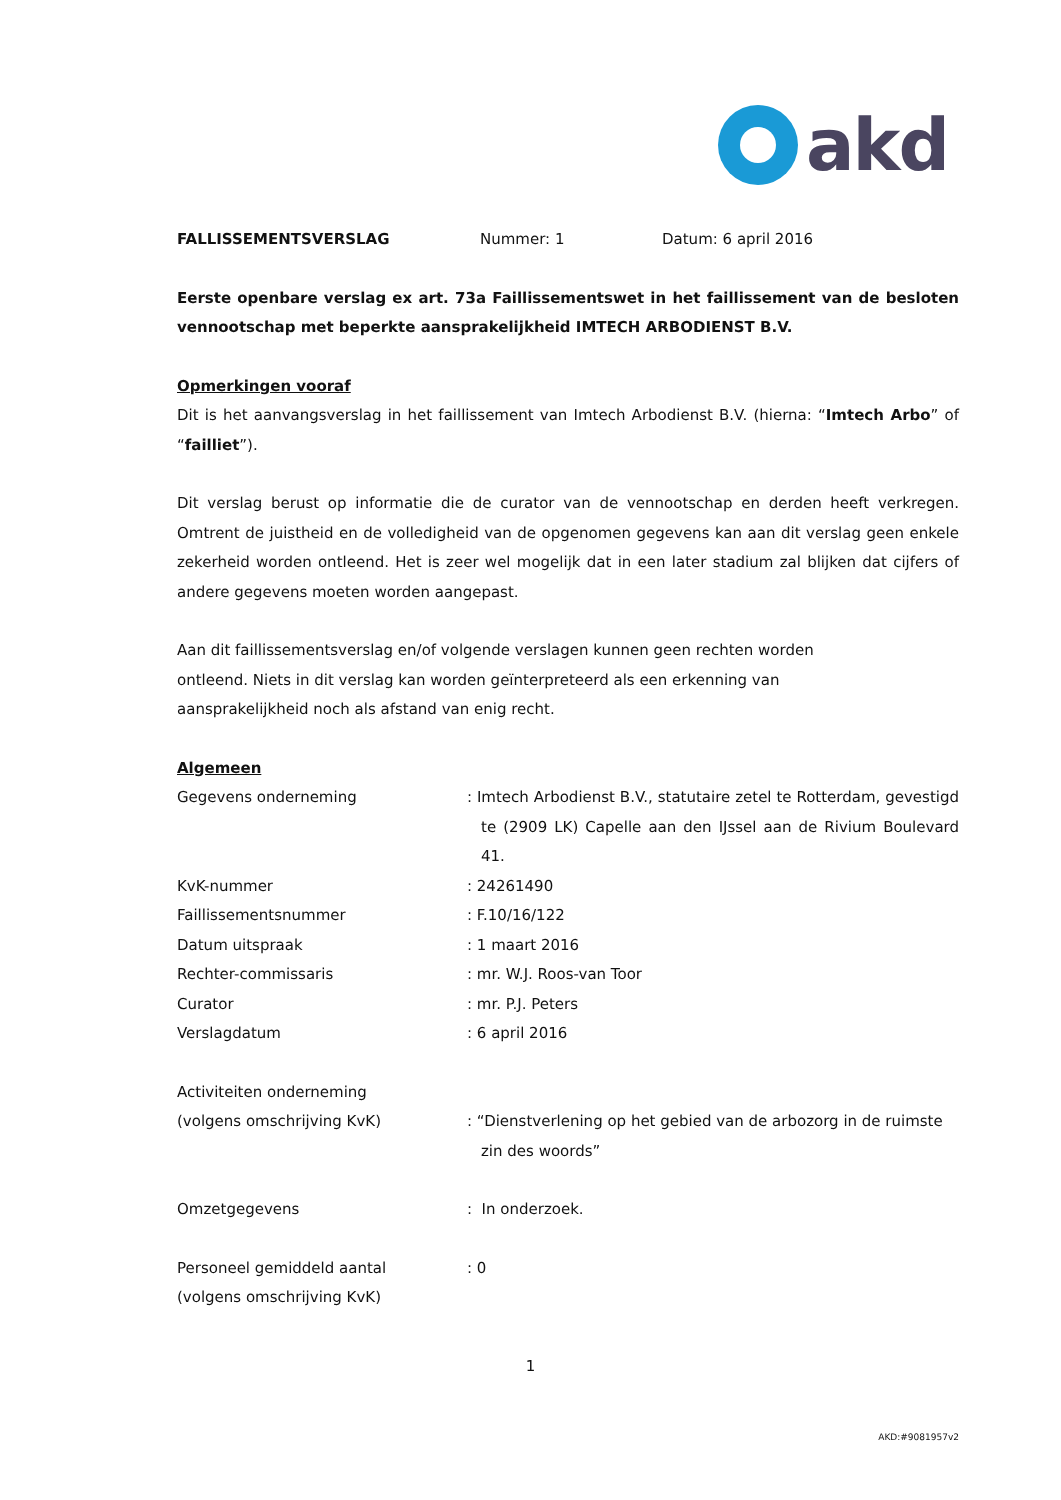akd
FALLISSEMENTSVERSLAG Nummer: 1 Datum: 6 april 2016
Eerste openbare verslag ex art. 73a Faillissementswet in het faillissement van de besloten vennootschap met beperkte aansprakelijkheid IMTECH ARBODIENST B.V.
Opmerkingen vooraf
Dit is het aanvangsverslag in het faillissement van Imtech Arbodienst B.V. (hierna: “Imtech Arbo” of “failliet”).
Dit verslag berust op informatie die de curator van de vennootschap en derden heeft verkregen. Omtrent de juistheid en de volledigheid van de opgenomen gegevens kan aan dit verslag geen enkele zekerheid worden ontleend. Het is zeer wel mogelijk dat in een later stadium zal blijken dat cijfers of andere gegevens moeten worden aangepast.
Aan dit faillissementsverslag en/of volgende verslagen kunnen geen rechten worden
ontleend. Niets in dit verslag kan worden geïnterpreteerd als een erkenning van
aansprakelijkheid noch als afstand van enig recht.
Algemeen
Gegevens onderneming : Imtech Arbodienst B.V., statutaire zetel te Rotterdam, gevestigd te (2909 LK) Capelle aan den IJssel aan de Rivium Boulevard 41.
KvK-nummer : 24261490
Faillissementsnummer : F.10/16/122
Datum uitspraak : 1 maart 2016
Rechter-commissaris : mr. W.J. Roos-van Toor
Curator : mr. P.J. Peters
Verslagdatum : 6 april 2016
Activiteiten onderneming
(volgens omschrijving KvK)
: “Dienstverlening op het gebied van de arbozorg in de ruimste zin des woords”
Omzetgegevens : In onderzoek.
Personeel gemiddeld aantal
(volgens omschrijving KvK)
: 0
1
AKD:#9081957v2